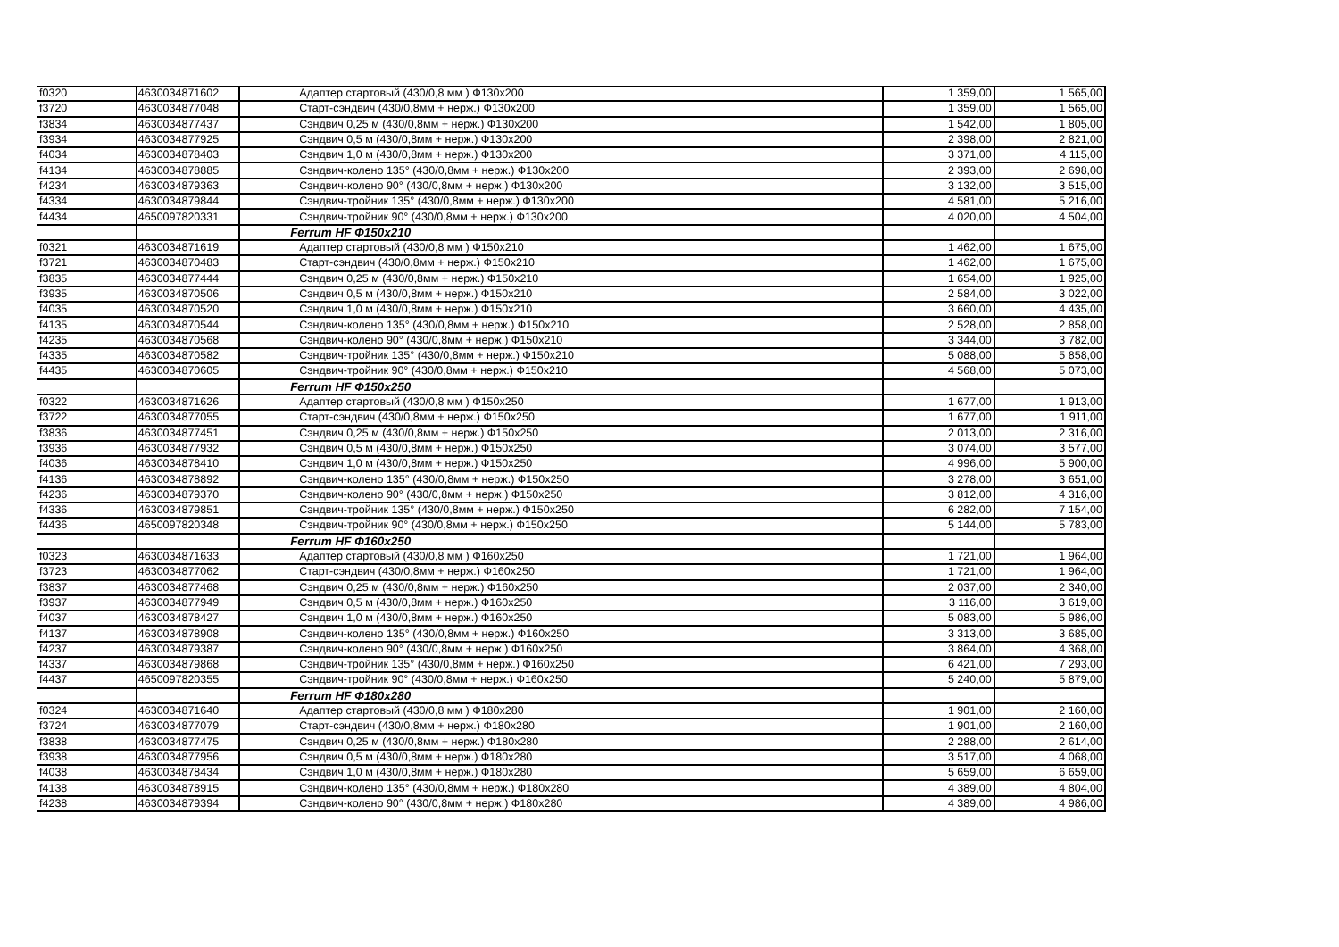| f0320 | 4630034871602 | Адаптер стартовый (430/0,8 мм ) Ф130x200 | 1 359,00 | 1 565,00 |
| f3720 | 4630034877048 | Старт-сэндвич (430/0,8мм + нерж.) Ф130x200 | 1 359,00 | 1 565,00 |
| f3834 | 4630034877437 | Сэндвич 0,25 м (430/0,8мм + нерж.) Ф130x200 | 1 542,00 | 1 805,00 |
| f3934 | 4630034877925 | Сэндвич 0,5 м (430/0,8мм + нерж.) Ф130x200 | 2 398,00 | 2 821,00 |
| f4034 | 4630034878403 | Сэндвич 1,0 м (430/0,8мм + нерж.) Ф130x200 | 3 371,00 | 4 115,00 |
| f4134 | 4630034878885 | Сэндвич-колено 135° (430/0,8мм + нерж.) Ф130x200 | 2 393,00 | 2 698,00 |
| f4234 | 4630034879363 | Сэндвич-колено 90° (430/0,8мм + нерж.) Ф130x200 | 3 132,00 | 3 515,00 |
| f4334 | 4630034879844 | Сэндвич-тройник 135° (430/0,8мм + нерж.) Ф130x200 | 4 581,00 | 5 216,00 |
| f4434 | 4650097820331 | Сэндвич-тройник 90° (430/0,8мм + нерж.) Ф130x200 | 4 020,00 | 4 504,00 |
| | | Ferrum HF Ф150x210 | | |
| f0321 | 4630034871619 | Адаптер стартовый (430/0,8 мм ) Ф150x210 | 1 462,00 | 1 675,00 |
| f3721 | 4630034870483 | Старт-сэндвич (430/0,8мм + нерж.) Ф150x210 | 1 462,00 | 1 675,00 |
| f3835 | 4630034877444 | Сэндвич 0,25 м (430/0,8мм + нерж.) Ф150x210 | 1 654,00 | 1 925,00 |
| f3935 | 4630034870506 | Сэндвич 0,5 м (430/0,8мм + нерж.) Ф150x210 | 2 584,00 | 3 022,00 |
| f4035 | 4630034870520 | Сэндвич 1,0 м (430/0,8мм + нерж.) Ф150x210 | 3 660,00 | 4 435,00 |
| f4135 | 4630034870544 | Сэндвич-колено 135° (430/0,8мм + нерж.) Ф150x210 | 2 528,00 | 2 858,00 |
| f4235 | 4630034870568 | Сэндвич-колено 90° (430/0,8мм + нерж.) Ф150x210 | 3 344,00 | 3 782,00 |
| f4335 | 4630034870582 | Сэндвич-тройник 135° (430/0,8мм + нерж.) Ф150x210 | 5 088,00 | 5 858,00 |
| f4435 | 4630034870605 | Сэндвич-тройник 90° (430/0,8мм + нерж.) Ф150x210 | 4 568,00 | 5 073,00 |
| | | Ferrum HF Ф150x250 | | |
| f0322 | 4630034871626 | Адаптер стартовый (430/0,8 мм ) Ф150x250 | 1 677,00 | 1 913,00 |
| f3722 | 4630034877055 | Старт-сэндвич (430/0,8мм + нерж.) Ф150x250 | 1 677,00 | 1 911,00 |
| f3836 | 4630034877451 | Сэндвич 0,25 м (430/0,8мм + нерж.) Ф150x250 | 2 013,00 | 2 316,00 |
| f3936 | 4630034877932 | Сэндвич 0,5 м (430/0,8мм + нерж.) Ф150x250 | 3 074,00 | 3 577,00 |
| f4036 | 4630034878410 | Сэндвич 1,0 м (430/0,8мм + нерж.) Ф150x250 | 4 996,00 | 5 900,00 |
| f4136 | 4630034878892 | Сэндвич-колено 135° (430/0,8мм + нерж.) Ф150x250 | 3 278,00 | 3 651,00 |
| f4236 | 4630034879370 | Сэндвич-колено 90° (430/0,8мм + нерж.) Ф150x250 | 3 812,00 | 4 316,00 |
| f4336 | 4630034879851 | Сэндвич-тройник 135° (430/0,8мм + нерж.) Ф150x250 | 6 282,00 | 7 154,00 |
| f4436 | 4650097820348 | Сэндвич-тройник 90° (430/0,8мм + нерж.) Ф150x250 | 5 144,00 | 5 783,00 |
| | | Ferrum HF Ф160x250 | | |
| f0323 | 4630034871633 | Адаптер стартовый (430/0,8 мм ) Ф160x250 | 1 721,00 | 1 964,00 |
| f3723 | 4630034877062 | Старт-сэндвич (430/0,8мм + нерж.) Ф160x250 | 1 721,00 | 1 964,00 |
| f3837 | 4630034877468 | Сэндвич 0,25 м (430/0,8мм + нерж.) Ф160x250 | 2 037,00 | 2 340,00 |
| f3937 | 4630034877949 | Сэндвич 0,5 м (430/0,8мм + нерж.) Ф160x250 | 3 116,00 | 3 619,00 |
| f4037 | 4630034878427 | Сэндвич 1,0 м (430/0,8мм + нерж.) Ф160x250 | 5 083,00 | 5 986,00 |
| f4137 | 4630034878908 | Сэндвич-колено 135° (430/0,8мм + нерж.) Ф160x250 | 3 313,00 | 3 685,00 |
| f4237 | 4630034879387 | Сэндвич-колено 90° (430/0,8мм + нерж.) Ф160x250 | 3 864,00 | 4 368,00 |
| f4337 | 4630034879868 | Сэндвич-тройник 135° (430/0,8мм + нерж.) Ф160x250 | 6 421,00 | 7 293,00 |
| f4437 | 4650097820355 | Сэндвич-тройник 90° (430/0,8мм + нерж.) Ф160x250 | 5 240,00 | 5 879,00 |
| | | Ferrum HF Ф180x280 | | |
| f0324 | 4630034871640 | Адаптер стартовый (430/0,8 мм ) Ф180x280 | 1 901,00 | 2 160,00 |
| f3724 | 4630034877079 | Старт-сэндвич (430/0,8мм + нерж.) Ф180x280 | 1 901,00 | 2 160,00 |
| f3838 | 4630034877475 | Сэндвич 0,25 м (430/0,8мм + нерж.) Ф180x280 | 2 288,00 | 2 614,00 |
| f3938 | 4630034877956 | Сэндвич 0,5 м (430/0,8мм + нерж.) Ф180x280 | 3 517,00 | 4 068,00 |
| f4038 | 4630034878434 | Сэндвич 1,0 м (430/0,8мм + нерж.) Ф180x280 | 5 659,00 | 6 659,00 |
| f4138 | 4630034878915 | Сэндвич-колено 135° (430/0,8мм + нерж.) Ф180x280 | 4 389,00 | 4 804,00 |
| f4238 | 4630034879394 | Сэндвич-колено 90° (430/0,8мм + нерж.) Ф180x280 | 4 389,00 | 4 986,00 |